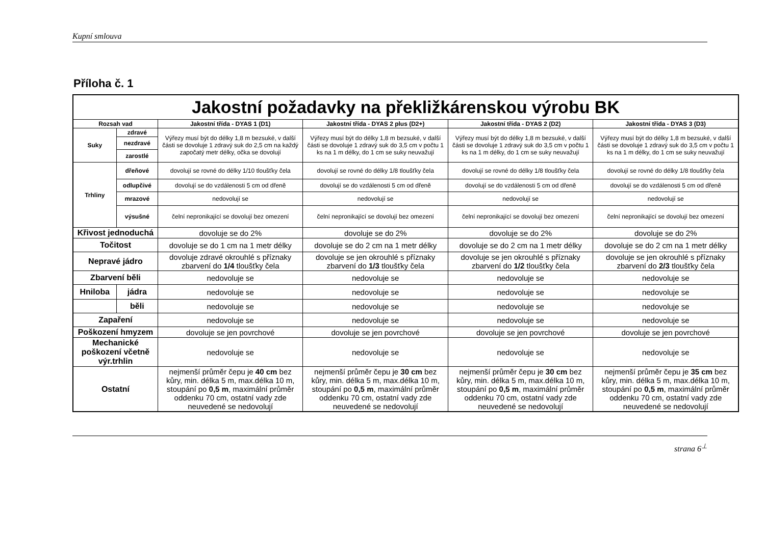Kupní smlouva
Příloha č. 1
| Jakostní požadavky na překližkárenskou výrobu BK | | | | | |
| Rozsah vad | | Jakostní třída - DYAS 1 (D1) | Jakostní třída - DYAS 2 plus (D2+) | Jakostní třída - DYAS 2 (D2) | Jakostní třída - DYAS 3 (D3) |
| Suky | zdravé | Výřezy musí být do délky 1,8 m bezsuké, v další části se dovoluje 1 zdravý suk do 2,5 cm na každý započatý metr délky, očka se dovolují | Výřezy musí být do délky 1,8 m bezsuké, v další části se dovoluje 1 zdravý suk do 3,5 cm v počtu 1 ks na 1 m délky, do 1 cm se suky neuvažují | Výřezy musí být do délky 1,8 m bezsuké, v další části se dovoluje 1 zdravý suk do 3,5 cm v počtu 1 ks na 1 m délky, do 1 cm se suky neuvažují | Výřezy musí být do délky 1,8 m bezsuké, v další části se dovoluje 1 zdravý suk do 3,5 cm v počtu 1 ks na 1 m délky, do 1 cm se suky neuvažují |
| | nezdravé | | | | |
| | zarostlé | | | | |
| Trhliny | dřeňové | dovolují se rovné do délky 1/10 tloušťky čela | dovolují se rovné do délky 1/8 tloušťky čela | dovolují se rovné do délky 1/8 tloušťky čela | dovolují se rovné do délky 1/8 tloušťky čela |
| | odlupčivé | dovolují se do vzdálenosti 5 cm od dřeně | dovolují se do vzdálenosti 5 cm od dřeně | dovolují se do vzdálenosti 5 cm od dřeně | dovolují se do vzdálenosti 5 cm od dřeně |
| | mrazové | nedovolují se | nedovolují se | nedovolují se | nedovolují se |
| | výsušné | čelní nepronikající se dovolují bez omezení | čelní nepronikající se dovolují bez omezení | čelní nepronikající se dovolují bez omezení | čelní nepronikající se dovolují bez omezení |
| Křivost jednoduchá | | dovoluje se do 2% | dovoluje se do 2% | dovoluje se do 2% | dovoluje se do 2% |
| Točitost | | dovoluje se do 1 cm na 1 metr délky | dovoluje se do 2 cm na 1 metr délky | dovoluje se do 2 cm na 1 metr délky | dovoluje se do 2 cm na 1 metr délky |
| Nepravé jádro | | dovoluje zdravé okrouhlé s příznaky zbarvení do 1/4 tloušťky čela | dovoluje se jen okrouhlé s příznaky zbarvení do 1/3 tloušťky čela | dovoluje se jen okrouhlé s příznaky zbarvení do 1/2 tloušťky čela | dovoluje se jen okrouhlé s příznaky zbarvení do 2/3 tloušťky čela |
| Zbarvení běli | | nedovoluje se | nedovoluje se | nedovoluje se | nedovoluje se |
| Hniloba | jádra | nedovoluje se | nedovoluje se | nedovoluje se | nedovoluje se |
| | běli | nedovoluje se | nedovoluje se | nedovoluje se | nedovoluje se |
| Zapaření | | nedovoluje se | nedovoluje se | nedovoluje se | nedovoluje se |
| Poškození hmyzem | | dovoluje se jen povrchové | dovoluje se jen povrchové | dovoluje se jen povrchové | dovoluje se jen povrchové |
| Mechanické poškození včetně výr.trhlin | | nedovoluje se | nedovoluje se | nedovoluje se | nedovoluje se |
| Ostatní | | nejmenší průměr čepu je 40 cm bez kůry, min. délka 5 m, max.délka 10 m, stoupání po 0,5 m , maximální průměr oddenku 70 cm, ostatní vady zde neuvedené se nedovolují | nejmenší průměr čepu je 30 cm bez kůry, min. délka 5 m, max.délka 10 m, stoupání po 0,5 m , maximální průměr oddenku 70 cm, ostatní vady zde neuvedené se nedovolují | nejmenší průměr čepu je 30 cm bez kůry, min. délka 5 m, max.délka 10 m, stoupání po 0,5 m , maximální průměr oddenku 70 cm, ostatní vady zde neuvedené se nedovolují | nejmenší průměr čepu je 35 cm bez kůry, min. délka 5 m, max.délka 10 m, stoupání po 0,5 m , maximální průměr oddenku 70 cm, ostatní vady zde neuvedené se nedovolují |
strana 6<sup>⊥</sup>